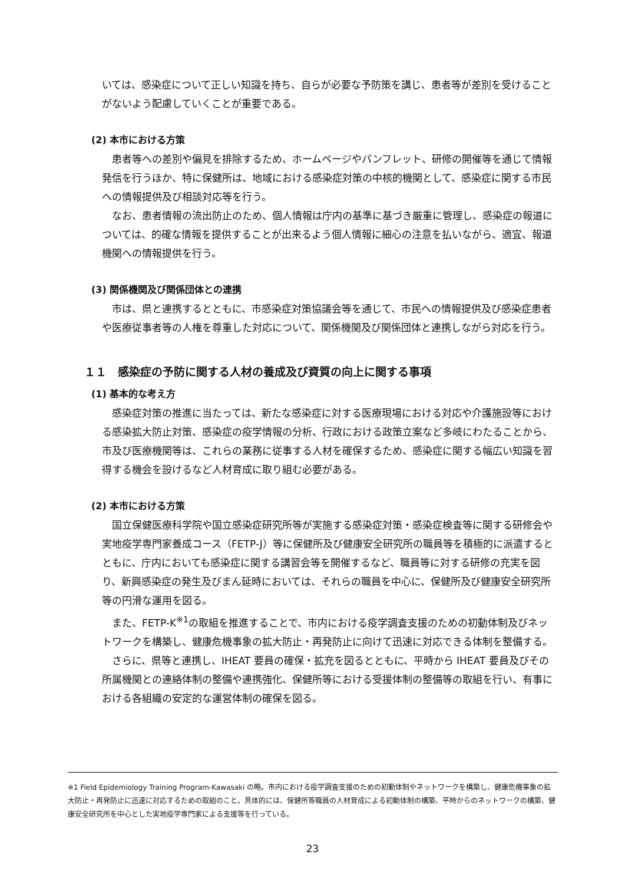いては、感染症について正しい知識を持ち、自らが必要な予防策を講じ、患者等が差別を受けることがないよう配慮していくことが重要である。
(2) 本市における方策
患者等への差別や偏見を排除するため、ホームページやパンフレット、研修の開催等を通じて情報発信を行うほか、特に保健所は、地域における感染症対策の中核的機関として、感染症に関する市民への情報提供及び相談対応等を行う。
なお、患者情報の流出防止のため、個人情報は庁内の基準に基づき厳重に管理し、感染症の報道については、的確な情報を提供することが出来るよう個人情報に細心の注意を払いながら、適宜、報道機関への情報提供を行う。
(3) 関係機関及び関係団体との連携
市は、県と連携するとともに、市感染症対策協議会等を通じて、市民への情報提供及び感染症患者や医療従事者等の人権を尊重した対応について、関係機関及び関係団体と連携しながら対応を行う。
１１　感染症の予防に関する人材の養成及び資質の向上に関する事項
(1) 基本的な考え方
感染症対策の推進に当たっては、新たな感染症に対する医療現場における対応や介護施設等における感染拡大防止対策、感染症の疫学情報の分析、行政における政策立案など多岐にわたることから、市及び医療機関等は、これらの業務に従事する人材を確保するため、感染症に関する幅広い知識を習得する機会を設けるなど人材育成に取り組む必要がある。
(2) 本市における方策
国立保健医療科学院や国立感染症研究所等が実施する感染症対策・感染症検査等に関する研修会や実地疫学専門家養成コース（FETP-J）等に保健所及び健康安全研究所の職員等を積極的に派遣するとともに、庁内においても感染症に関する講習会等を開催するなど、職員等に対する研修の充実を図り、新興感染症の発生及びまん延時においては、それらの職員を中心に、保健所及び健康安全研究所等の円滑な運用を図る。
また、FETP-K<sup>※1</sup>の取組を推進することで、市内における疫学調査支援のための初動体制及びネットワークを構築し、健康危機事象の拡大防止・再発防止に向けて迅速に対応できる体制を整備する。
さらに、県等と連携し、IHEAT 要員の確保・拡充を図るとともに、平時から IHEAT 要員及びその所属機関との連絡体制の整備や連携強化、保健所等における受援体制の整備等の取組を行い、有事における各組織の安定的な運営体制の確保を図る。
※1 Field Epidemiology Training Program-Kawasaki の略。市内における疫学調査支援のための初動体制やネットワークを構築し、健康危機事象の拡大防止・再発防止に迅速に対応するための取組のこと。具体的には、保健所等職員の人材育成による初動体制の構築、平時からのネットワークの構築、健康安全研究所を中心とした実地疫学専門家による支援等を行っている。
23